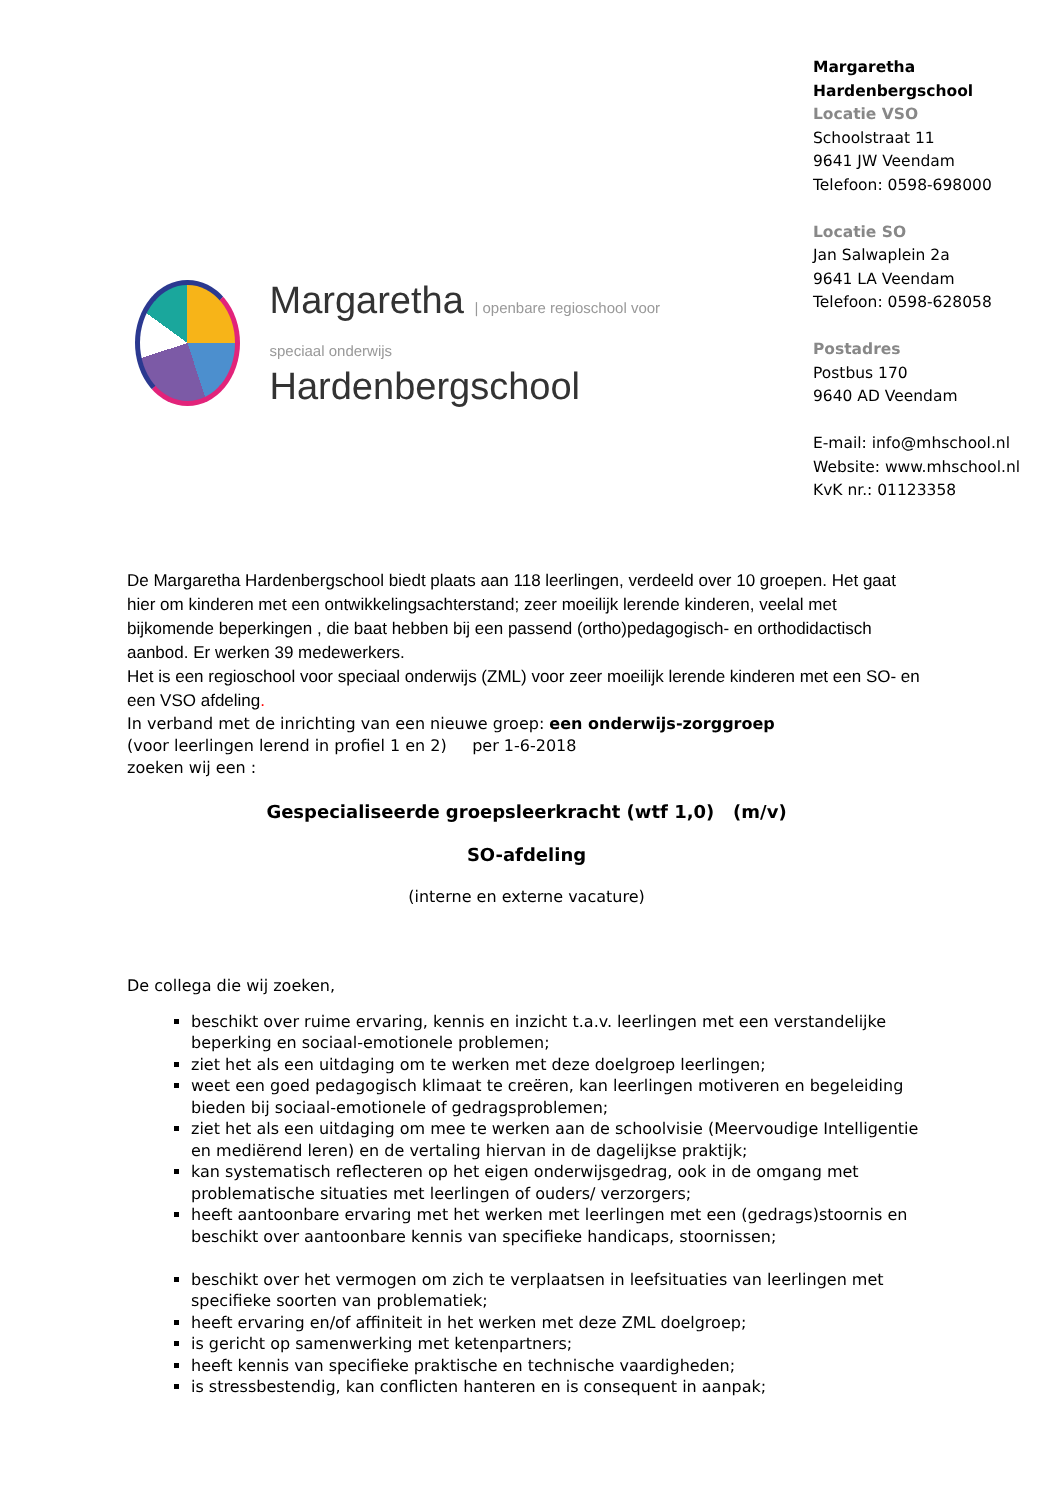Margaretha | openbare regioschool voor speciaal onderwijs
Hardenbergschool
Margaretha Hardenbergschool
Locatie VSO
Schoolstraat 11
9641 JW Veendam
Telefoon: 0598-698000
Locatie SO
Jan Salwaplein 2a
9641 LA Veendam
Telefoon: 0598-628058
Postadres
Postbus 170
9640 AD Veendam
E-mail: info@mhschool.nl
Website: www.mhschool.nl
KvK nr.: 01123358
De Margaretha Hardenbergschool biedt plaats aan 118 leerlingen, verdeeld over 10 groepen. Het gaat hier om kinderen met een ontwikkelingsachterstand; zeer moeilijk lerende kinderen, veelal met bijkomende beperkingen , die baat hebben bij een passend (ortho)pedagogisch- en orthodidactisch aanbod. Er werken 39 medewerkers.
Het is een regioschool voor speciaal onderwijs (ZML) voor zeer moeilijk lerende kinderen met een SO- en een VSO afdeling.
In verband met de inrichting van een nieuwe groep: een onderwijs-zorggroep
(voor leerlingen lerend in profiel 1 en 2) per 1-6-2018
zoeken wij een :
Gespecialiseerde groepsleerkracht (wtf 1,0) (m/v)
SO-afdeling
(interne en externe vacature)
De collega die wij zoeken,
beschikt over ruime ervaring, kennis en inzicht t.a.v. leerlingen met een verstandelijke beperking en sociaal-emotionele problemen;
ziet het als een uitdaging om te werken met deze doelgroep leerlingen;
weet een goed pedagogisch klimaat te creëren, kan leerlingen motiveren en begeleiding bieden bij sociaal-emotionele of gedragsproblemen;
ziet het als een uitdaging om mee te werken aan de schoolvisie (Meervoudige Intelligentie en mediërend leren) en de vertaling hiervan in de dagelijkse praktijk;
kan systematisch reflecteren op het eigen onderwijsgedrag, ook in de omgang met problematische situaties met leerlingen of ouders/ verzorgers;
heeft aantoonbare ervaring met het werken met leerlingen met een (gedrags)stoornis en beschikt over aantoonbare kennis van specifieke handicaps, stoornissen;
beschikt over het vermogen om zich te verplaatsen in leefsituaties van leerlingen met specifieke soorten van problematiek;
heeft ervaring en/of affiniteit in het werken met deze ZML doelgroep;
is gericht op samenwerking met ketenpartners;
heeft kennis van specifieke praktische en technische vaardigheden;
is stressbestendig, kan conflicten hanteren en is consequent in aanpak;